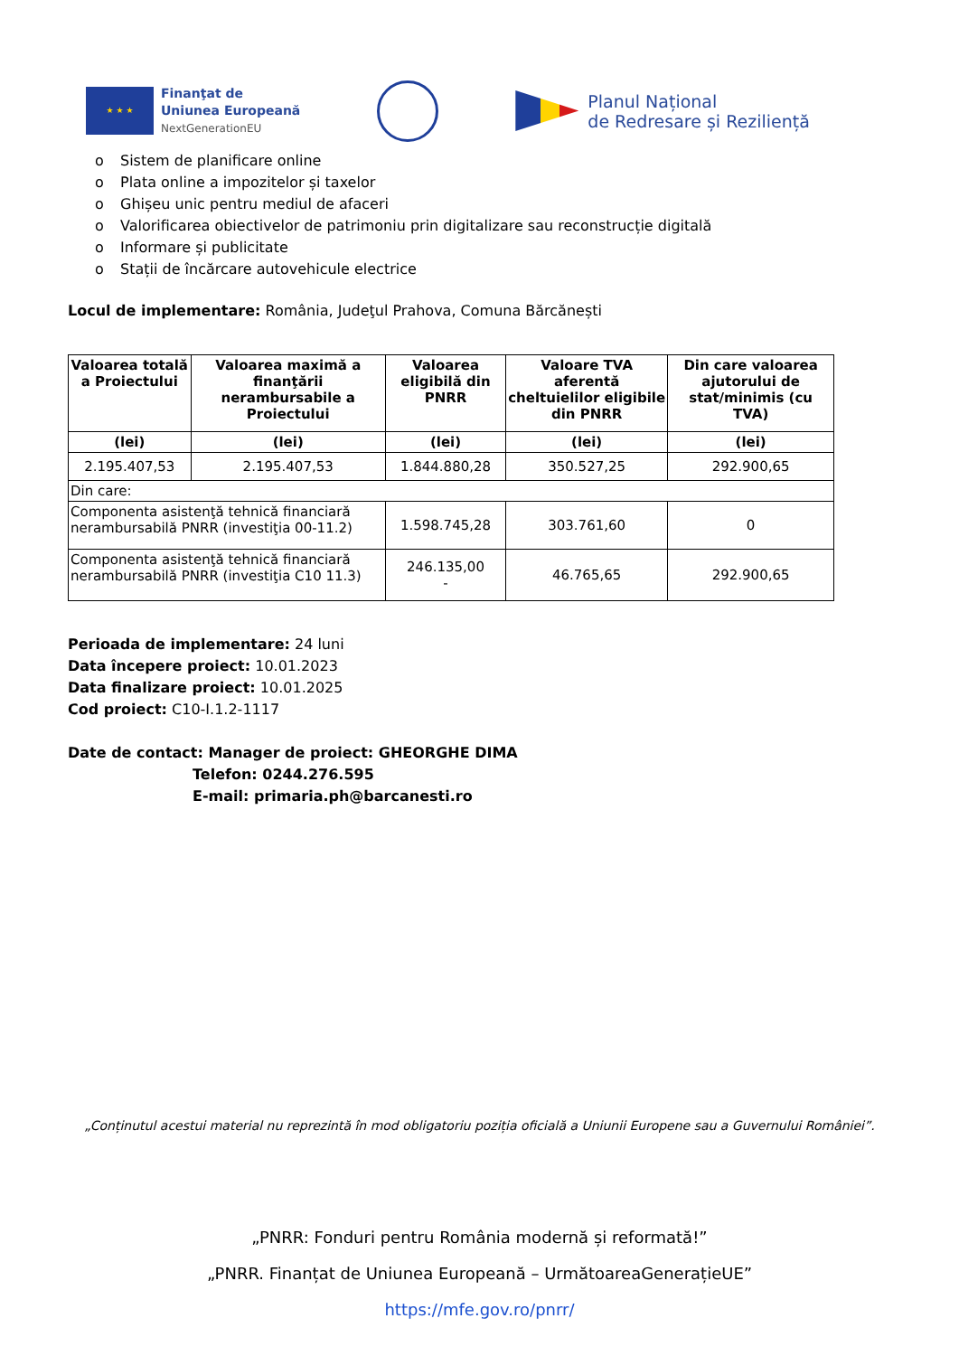★ ★ ★
Finanţat de
Uniunea Europeană
NextGenerationEU
Planul Național
de Redresare și Reziliență
o Sistem de planificare online
o Plata online a impozitelor și taxelor
o Ghișeu unic pentru mediul de afaceri
o Valorificarea obiectivelor de patrimoniu prin digitalizare sau reconstrucție digitală
o Informare și publicitate
o Stații de încărcare autovehicule electrice
Locul de implementare: România, Judeţul Prahova, Comuna Bărcănești
| Valoarea totală a Proiectului | Valoarea maximă a finanţării nerambursabile a Proiectului | Valoarea eligibilă din PNRR | Valoare TVA aferentă cheltuielilor eligibile din PNRR | Din care valoarea ajutorului de stat/minimis (cu TVA) |
| --- | --- | --- | --- | --- |
| (lei) | (lei) | (lei) | (lei) | (lei) |
| 2.195.407,53 | 2.195.407,53 | 1.844.880,28 | 350.527,25 | 292.900,65 |
| Din care: | | | | |
| Componenta asistenţă tehnică financiară nerambursabilă PNRR (investiţia 00-11.2) | | 1.598.745,28 | 303.761,60 | 0 |
| Componenta asistenţă tehnică financiară nerambursabilă PNRR (investiţia C10 11.3) | | 246.135,00 - | 46.765,65 | 292.900,65 |
Perioada de implementare: 24 luni
Data începere proiect: 10.01.2023
Data finalizare proiect: 10.01.2025
Cod proiect: C10-I.1.2-1117
Date de contact: Manager de proiect: GHEORGHE DIMA
Telefon: 0244.276.595
E-mail: primaria.ph@barcanesti.ro
„Conținutul acestui material nu reprezintă în mod obligatoriu poziția oficială a Uniunii Europene sau a Guvernului României”.
„PNRR: Fonduri pentru România modernă și reformată!”
„PNRR. Finanțat de Uniunea Europeană – UrmătoareaGenerațieUE”
https://mfe.gov.ro/pnrr/